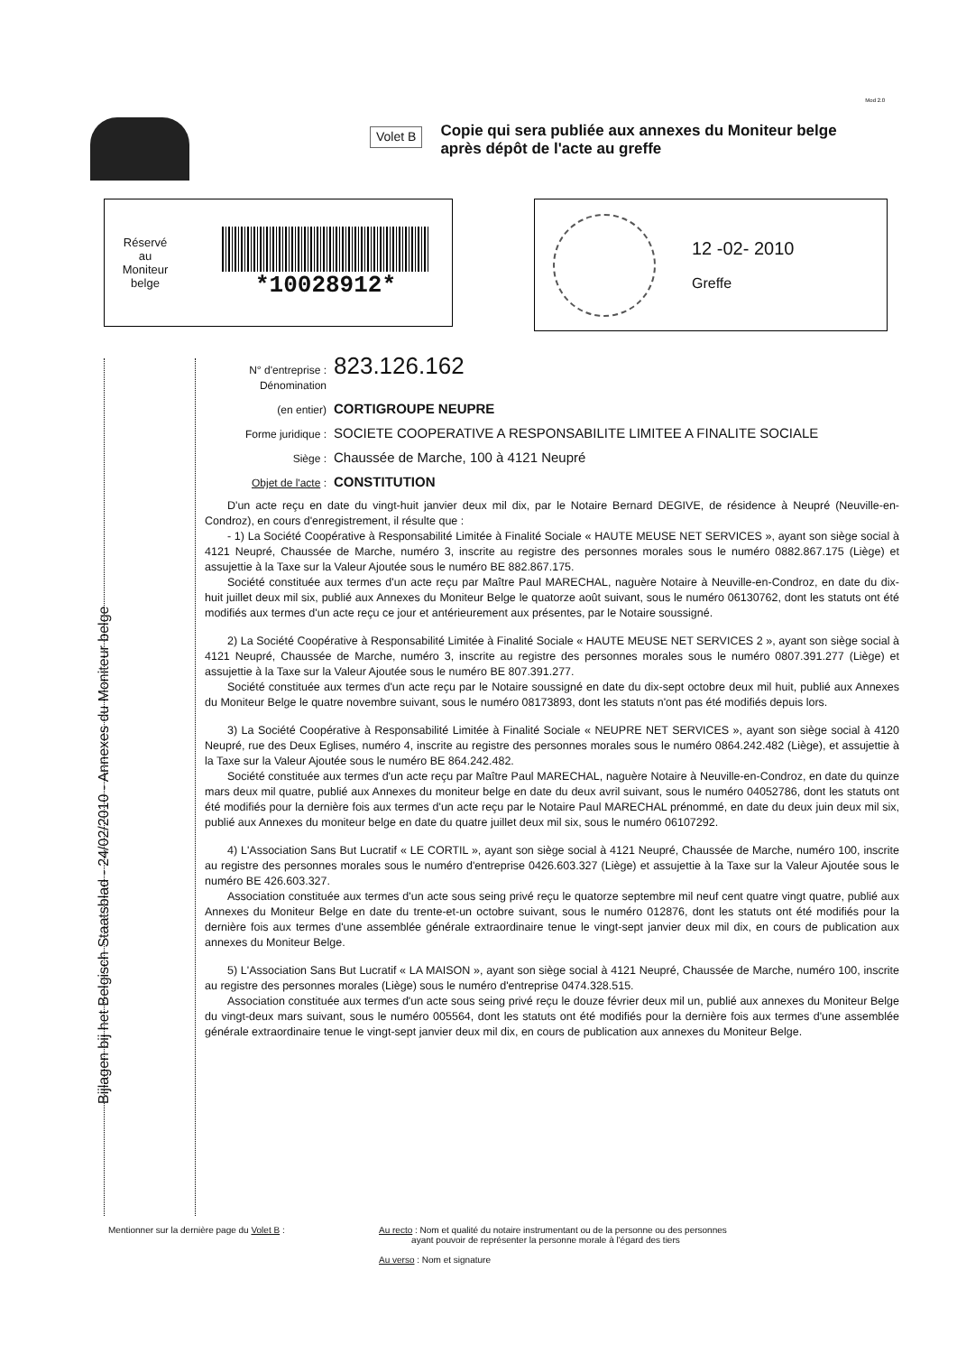Mod 2.0
Volet B
Copie qui sera publiée aux annexes du Moniteur belge
après dépôt de l'acte au greffe
Réservé
au
Moniteur
belge
*10028912*
12 -02- 2010
Greffe
Bijlagen bij het Belgisch Staatsblad - 24/02/2010 - Annexes du Moniteur belge
N° d'entreprise :
Dénomination 823.126.162
(en entier) CORTIGROUPE NEUPRE
Forme juridique : SOCIETE COOPERATIVE A RESPONSABILITE LIMITEE A FINALITE SOCIALE
Siège : Chaussée de Marche, 100 à 4121 Neupré
Objet de l'acte : CONSTITUTION
D'un acte reçu en date du vingt-huit janvier deux mil dix, par le Notaire Bernard DEGIVE, de résidence à Neupré (Neuville-en-Condroz), en cours d'enregistrement, il résulte que :
- 1) La Société Coopérative à Responsabilité Limitée à Finalité Sociale « HAUTE MEUSE NET SERVICES », ayant son siège social à 4121 Neupré, Chaussée de Marche, numéro 3, inscrite au registre des personnes morales sous le numéro 0882.867.175 (Liège) et assujettie à la Taxe sur la Valeur Ajoutée sous le numéro BE 882.867.175.
Société constituée aux termes d'un acte reçu par Maître Paul MARECHAL, naguère Notaire à Neuville-en-Condroz, en date du dix-huit juillet deux mil six, publié aux Annexes du Moniteur Belge le quatorze août suivant, sous le numéro 06130762, dont les statuts ont été modifiés aux termes d'un acte reçu ce jour et antérieurement aux présentes, par le Notaire soussigné.
2) La Société Coopérative à Responsabilité Limitée à Finalité Sociale « HAUTE MEUSE NET SERVICES 2 », ayant son siège social à 4121 Neupré, Chaussée de Marche, numéro 3, inscrite au registre des personnes morales sous le numéro 0807.391.277 (Liège) et assujettie à la Taxe sur la Valeur Ajoutée sous le numéro BE 807.391.277.
Société constituée aux termes d'un acte reçu par le Notaire soussigné en date du dix-sept octobre deux mil huit, publié aux Annexes du Moniteur Belge le quatre novembre suivant, sous le numéro 08173893, dont les statuts n'ont pas été modifiés depuis lors.
3) La Société Coopérative à Responsabilité Limitée à Finalité Sociale « NEUPRE NET SERVICES », ayant son siège social à 4120 Neupré, rue des Deux Eglises, numéro 4, inscrite au registre des personnes morales sous le numéro 0864.242.482 (Liège), et assujettie à la Taxe sur la Valeur Ajoutée sous le numéro BE 864.242.482.
Société constituée aux termes d'un acte reçu par Maître Paul MARECHAL, naguère Notaire à Neuville-en-Condroz, en date du quinze mars deux mil quatre, publié aux Annexes du moniteur belge en date du deux avril suivant, sous le numéro 04052786, dont les statuts ont été modifiés pour la dernière fois aux termes d'un acte reçu par le Notaire Paul MARECHAL prénommé, en date du deux juin deux mil six, publié aux Annexes du moniteur belge en date du quatre juillet deux mil six, sous le numéro 06107292.
4) L'Association Sans But Lucratif « LE CORTIL », ayant son siège social à 4121 Neupré, Chaussée de Marche, numéro 100, inscrite au registre des personnes morales sous le numéro d'entreprise 0426.603.327 (Liège) et assujettie à la Taxe sur la Valeur Ajoutée sous le numéro BE 426.603.327.
Association constituée aux termes d'un acte sous seing privé reçu le quatorze septembre mil neuf cent quatre vingt quatre, publié aux Annexes du Moniteur Belge en date du trente-et-un octobre suivant, sous le numéro 012876, dont les statuts ont été modifiés pour la dernière fois aux termes d'une assemblée générale extraordinaire tenue le vingt-sept janvier deux mil dix, en cours de publication aux annexes du Moniteur Belge.
5) L'Association Sans But Lucratif « LA MAISON », ayant son siège social à 4121 Neupré, Chaussée de Marche, numéro 100, inscrite au registre des personnes morales (Liège) sous le numéro d'entreprise 0474.328.515.
Association constituée aux termes d'un acte sous seing privé reçu le douze février deux mil un, publié aux annexes du Moniteur Belge du vingt-deux mars suivant, sous le numéro 005564, dont les statuts ont été modifiés pour la dernière fois aux termes d'une assemblée générale extraordinaire tenue le vingt-sept janvier deux mil dix, en cours de publication aux annexes du Moniteur Belge.
Mentionner sur la dernière page du Volet B : Au recto : Nom et qualité du notaire instrumentant ou de la personne ou des personnes
ayant pouvoir de représenter la personne morale à l'égard des tiers
Au verso : Nom et signature